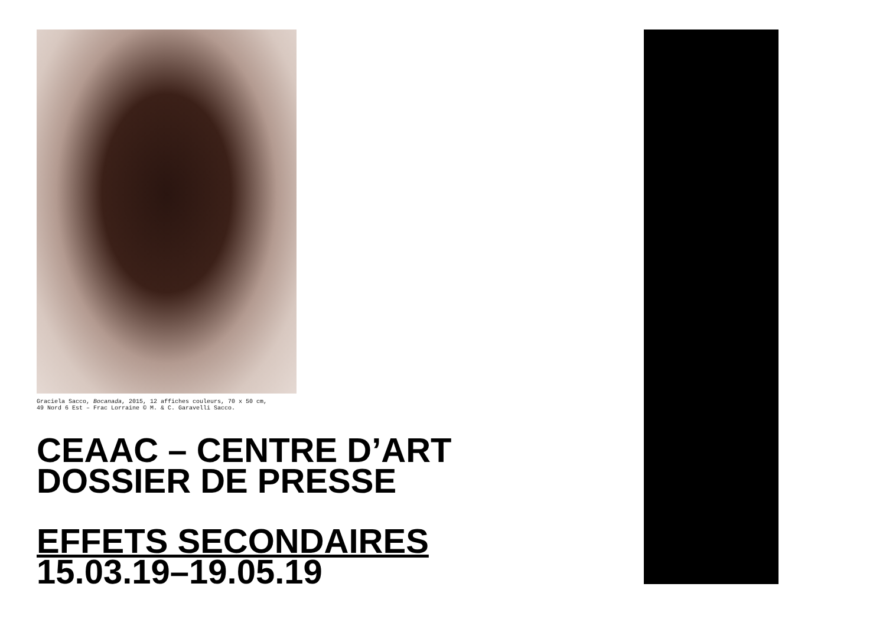Graciela Sacco, Bocanada, 2015, 12 affiches couleurs, 70 x 50 cm,
49 Nord 6 Est – Frac Lorraine © M. & C. Garavelli Sacco.
CEAAC – CENTRE D’ART
DOSSIER DE PRESSE
EFFETS SECONDAIRES
15.03.19–19.05.19